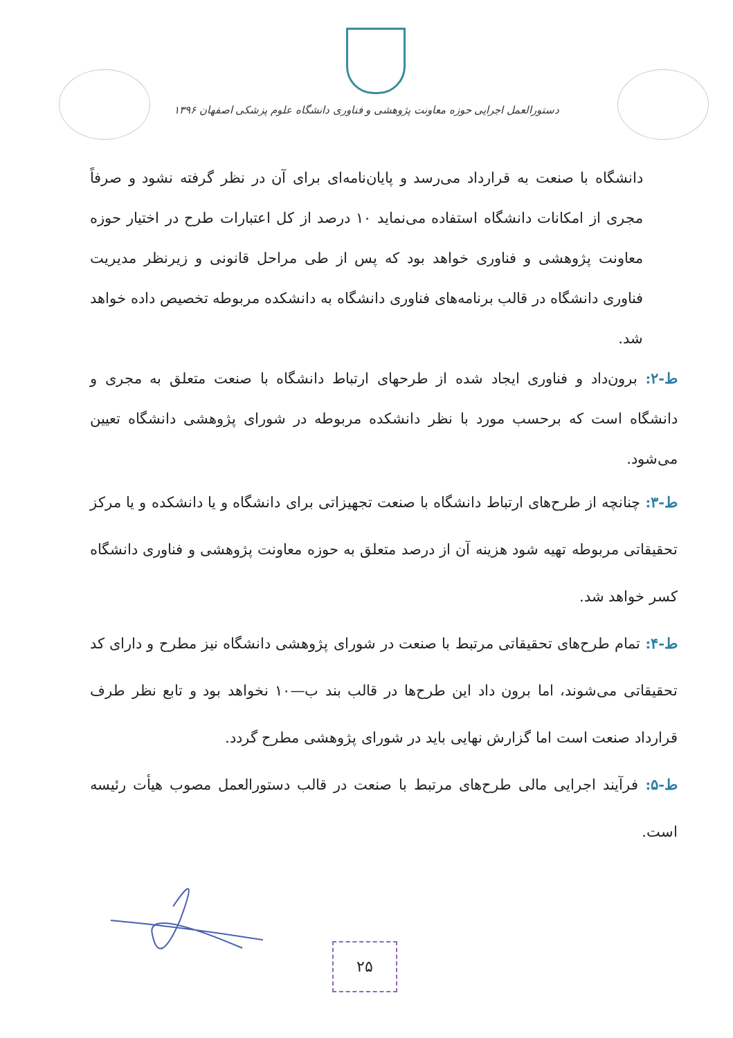دستورالعمل اجرایی حوزه معاونت پژوهشی و فناوری دانشگاه علوم پزشکی اصفهان ۱۳۹۶
دانشگاه با صنعت به قرارداد می‌رسد و پایان‌نامه‌ای برای آن در نظر گرفته نشود و صرفاً مجری از امکانات دانشگاه استفاده می‌نماید ۱۰ درصد از کل اعتبارات طرح در اختیار حوزه معاونت پژوهشی و فناوری خواهد بود که پس از طی مراحل قانونی و زیرنظر مدیریت فناوری دانشگاه در قالب برنامه‌های فناوری دانشگاه به دانشکده مربوطه تخصیص داده خواهد شد.
ط-۲: برون‌داد و فناوری ایجاد شده از طرحهای ارتباط دانشگاه با صنعت متعلق به مجری و دانشگاه است که برحسب مورد با نظر دانشکده مربوطه در شورای پژوهشی دانشگاه تعیین می‌شود.
ط-۳: چنانچه از طرح‌های ارتباط دانشگاه با صنعت تجهیزاتی برای دانشگاه و یا دانشکده و یا مرکز تحقیقاتی مربوطه تهیه شود هزینه آن از درصد متعلق به حوزه معاونت پژوهشی و فناوری دانشگاه کسر خواهد شد.
ط-۴: تمام طرح‌های تحقیقاتی مرتبط با صنعت در شورای پژوهشی دانشگاه نیز مطرح و دارای کد تحقیقاتی می‌شوند، اما برون داد این طرح‌ها در قالب بند ب—۱۰ نخواهد بود و تابع نظر طرف قرارداد صنعت است اما گزارش نهایی باید در شورای پژوهشی مطرح گردد.
ط-۵: فرآیند اجرایی مالی طرح‌های مرتبط با صنعت در قالب دستورالعمل مصوب هیأت رئیسه است.
۲۵